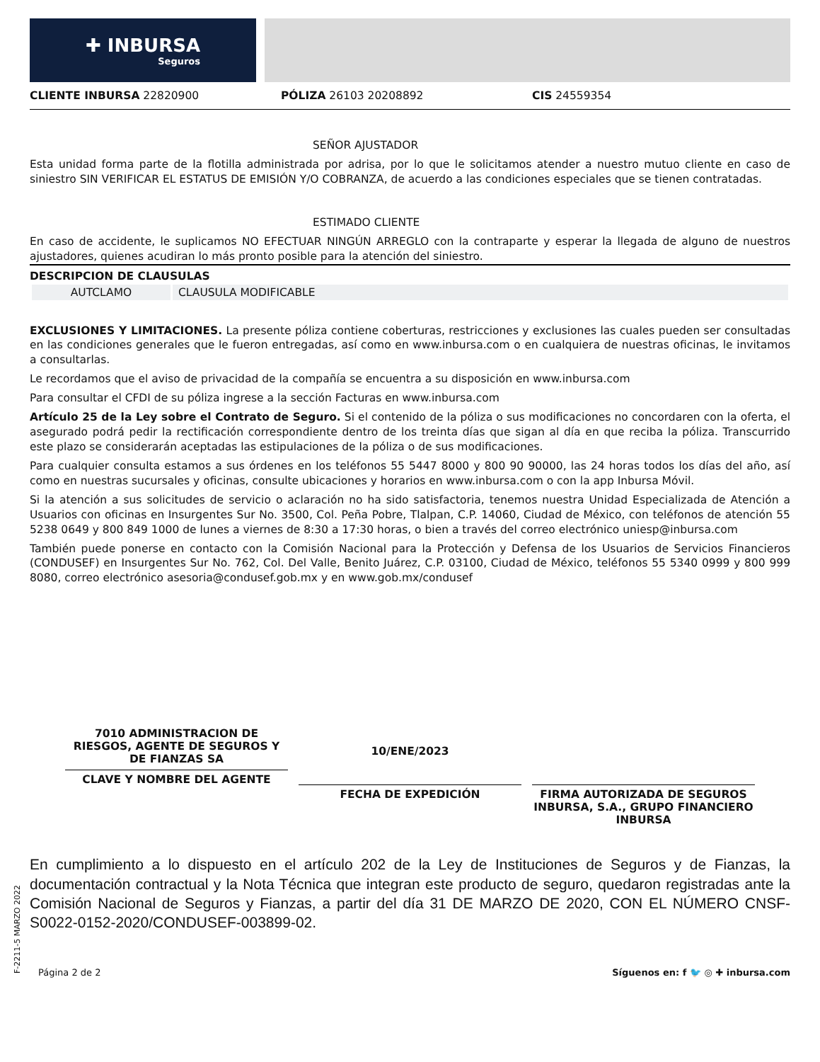✚ INBURSA
Seguros
CLIENTE INBURSA 22820900 PÓLIZA 26103 20208892 CIS 24559354
SEÑOR AJUSTADOR
Esta unidad forma parte de la flotilla administrada por adrisa, por lo que le solicitamos atender a nuestro mutuo cliente en caso de siniestro SIN VERIFICAR EL ESTATUS DE EMISIÓN Y/O COBRANZA, de acuerdo a las condiciones especiales que se tienen contratadas.
ESTIMADO CLIENTE
En caso de accidente, le suplicamos NO EFECTUAR NINGÚN ARREGLO con la contraparte y esperar la llegada de alguno de nuestros ajustadores, quienes acudiran lo más pronto posible para la atención del siniestro.
DESCRIPCION DE CLAUSULAS
| AUTCLAMO | CLAUSULA MODIFICABLE |
EXCLUSIONES Y LIMITACIONES. La presente póliza contiene coberturas, restricciones y exclusiones las cuales pueden ser consultadas en las condiciones generales que le fueron entregadas, así como en www.inbursa.com o en cualquiera de nuestras oficinas, le invitamos a consultarlas.
Le recordamos que el aviso de privacidad de la compañía se encuentra a su disposición en www.inbursa.com
Para consultar el CFDI de su póliza ingrese a la sección Facturas en www.inbursa.com
Artículo 25 de la Ley sobre el Contrato de Seguro. Si el contenido de la póliza o sus modificaciones no concordaren con la oferta, el asegurado podrá pedir la rectificación correspondiente dentro de los treinta días que sigan al día en que reciba la póliza. Transcurrido este plazo se considerarán aceptadas las estipulaciones de la póliza o de sus modificaciones.
Para cualquier consulta estamos a sus órdenes en los teléfonos 55 5447 8000 y 800 90 90000, las 24 horas todos los días del año, así como en nuestras sucursales y oficinas, consulte ubicaciones y horarios en www.inbursa.com o con la app Inbursa Móvil.
Si la atención a sus solicitudes de servicio o aclaración no ha sido satisfactoria, tenemos nuestra Unidad Especializada de Atención a Usuarios con oficinas en Insurgentes Sur No. 3500, Col. Peña Pobre, Tlalpan, C.P. 14060, Ciudad de México, con teléfonos de atención 55 5238 0649 y 800 849 1000 de lunes a viernes de 8:30 a 17:30 horas, o bien a través del correo electrónico uniesp@inbursa.com
También puede ponerse en contacto con la Comisión Nacional para la Protección y Defensa de los Usuarios de Servicios Financieros (CONDUSEF) en Insurgentes Sur No. 762, Col. Del Valle, Benito Juárez, C.P. 03100, Ciudad de México, teléfonos 55 5340 0999 y 800 999 8080, correo electrónico asesoria@condusef.gob.mx y en www.gob.mx/condusef
7010 ADMINISTRACION DE RIESGOS, AGENTE DE SEGUROS Y DE FIANZAS SA
CLAVE Y NOMBRE DEL AGENTE
10/ENE/2023
FECHA DE EXPEDICIÓN
FIRMA AUTORIZADA DE SEGUROS INBURSA, S.A., GRUPO FINANCIERO INBURSA
En cumplimiento a lo dispuesto en el artículo 202 de la Ley de Instituciones de Seguros y de Fianzas, la documentación contractual y la Nota Técnica que integran este producto de seguro, quedaron registradas ante la Comisión Nacional de Seguros y Fianzas, a partir del día 31 DE MARZO DE 2020, CON EL NÚMERO CNSF-S0022-0152-2020/CONDUSEF-003899-02.
Página 2 de 2 Síguenos en: f 🐦 ◎ ✚ inbursa.com
F-2211-5 MARZO 2022